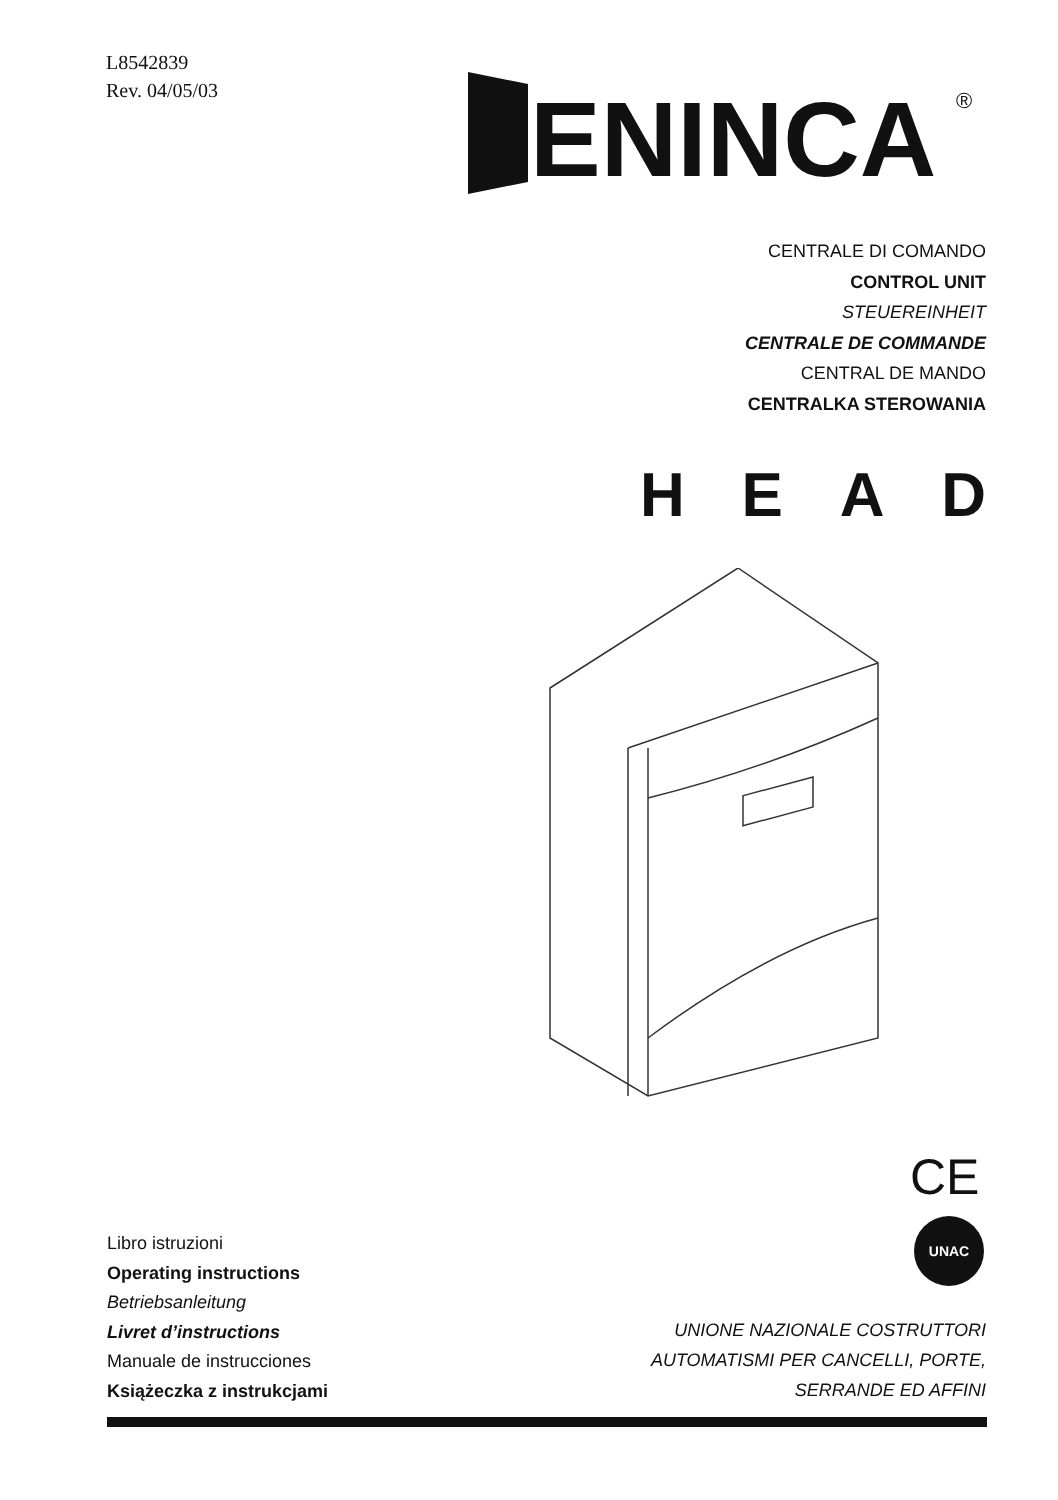L8542839
Rev. 04/05/03
ENINCA
®
CENTRALE DI COMANDO
CONTROL UNIT
STEUEREINHEIT
CENTRALE DE COMMANDE
CENTRAL DE MANDO
CENTRALKA STEROWANIA
HEAD
CE
UNAC
Libro istruzioni
Operating instructions
Betriebsanleitung
Livret d’instructions
Manuale de instrucciones
Książeczka z instrukcjami
UNIONE NAZIONALE COSTRUTTORI
AUTOMATISMI PER CANCELLI, PORTE,
SERRANDE ED AFFINI